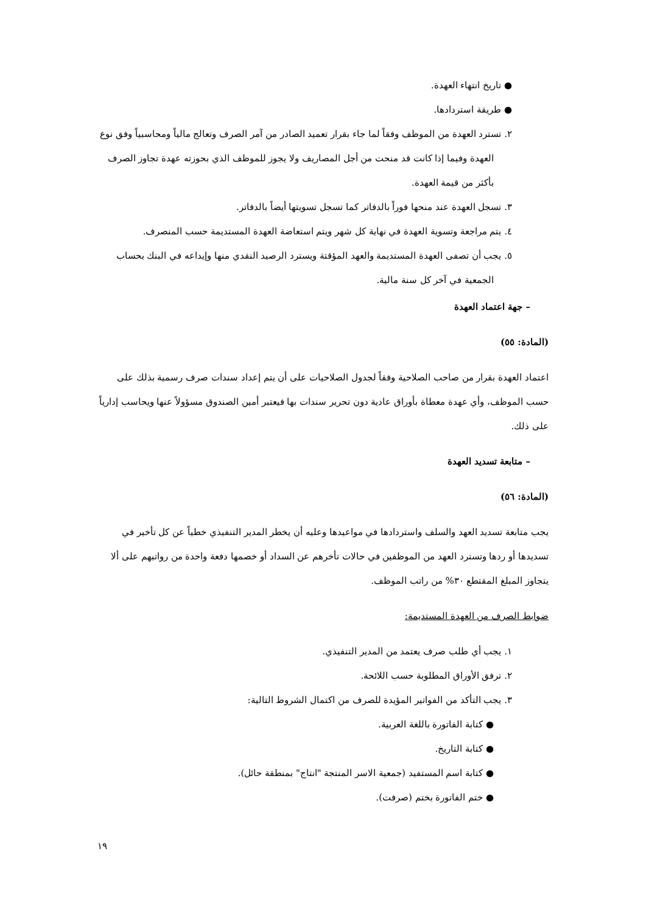● تاريخ انتهاء العهدة.
● طريقة استردادها.
٢. تسترد العهدة من الموظف وفقاً لما جاء بقرار تعميد الصادر من آمر الصرف وتعالج مالياً ومحاسبياً وفق نوع العهدة وفيما إذا كانت قد منحت من أجل المصاريف ولا يجوز للموظف الذي بحوزته عهدة تجاوز الصرف بأكثر من قيمة العهدة.
٣. تسجل العهدة عند منحها فوراً بالدفاتر كما تسجل تسويتها أيضاً بالدفاتر.
٤. يتم مراجعة وتسوية العهدة في نهاية كل شهر ويتم استعاضة العهدة المستديمة حسب المنصرف.
٥. يجب أن تصفى العهدة المستديمة والعهد المؤقتة ويسترد الرصيد النقدي منها وإيداعه في البنك بحساب الجمعية في آخر كل سنة مالية.
– جهة اعتماد العهدة
(المادة: ٥٥)
اعتماد العهدة بقرار من صاحب الصلاحية وفقاً لجدول الصلاحيات على أن يتم إعداد سندات صرف رسمية بذلك على حسب الموظف، وأي عهدة معطاة بأوراق عادية دون تحرير سندات بها فيعتبر أمين الصندوق مسؤولاً عنها ويحاسب إدارياً على ذلك.
– متابعة تسديد العهدة
(المادة: ٥٦)
يجب متابعة تسديد العهد والسلف واستردادها في مواعيدها وعليه أن يخطر المدير التنفيذي خطياً عن كل تأخير في تسديدها أو ردها وتسترد العهد من الموظفين في حالات تأخرهم عن السداد أو خصمها دفعة واحدة من رواتبهم على ألا يتجاوز المبلغ المقتطع ٣٠% من راتب الموظف.
ضوابط الصرف من العهدة المستديمة:
١. يجب أي طلب صرف يعتمد من المدير التنفيذي.
٢. ترفق الأوراق المطلوبة حسب اللائحة.
٣. يجب التأكد من الفواتير المؤيدة للصرف من اكتمال الشروط التالية:
● كتابة الفاتورة باللغة العربية.
● كتابة التاريخ.
● كتابة اسم المستفيد (جمعية الاسر المنتجة "انتاج" بمنطقة حائل).
● ختم الفاتورة بختم (صرفت).
١٩